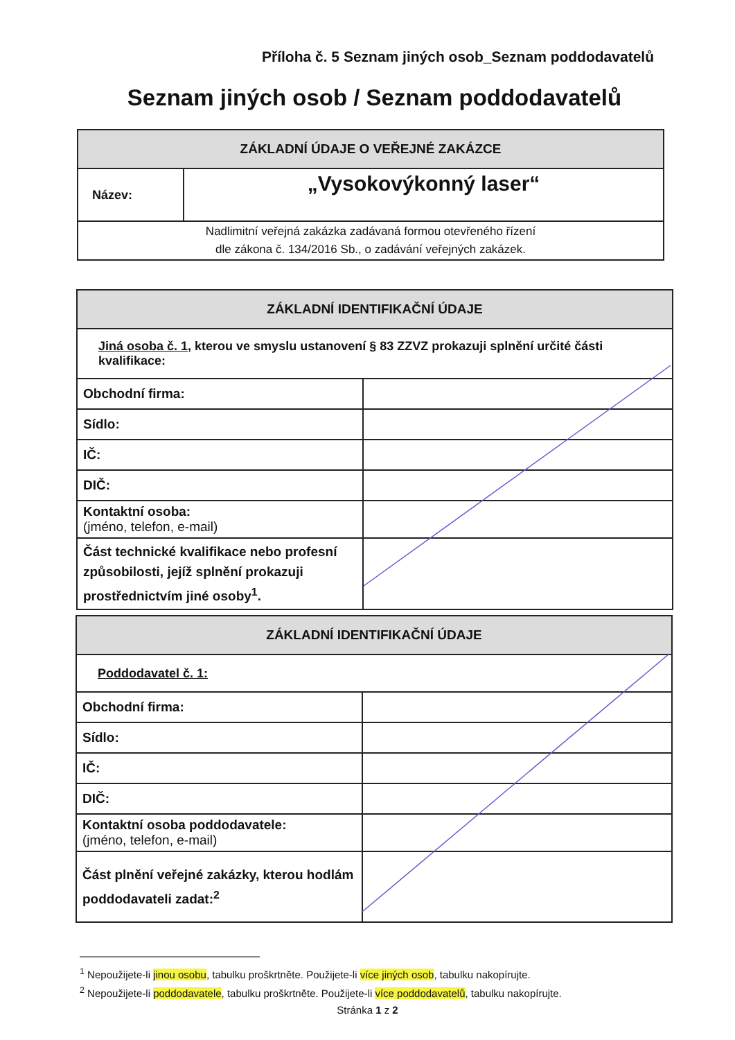Příloha č. 5 Seznam jiných osob_Seznam poddodavatelů
Seznam jiných osob / Seznam poddodavatelů
| ZÁKLADNÍ ÚDAJE O VEŘEJNÉ ZAKÁZCE | |
| --- | --- |
| Název: | „Vysokovýkonný laser“ |
| Nadlimitní veřejná zakázka zadávaná formou otevřeného řízení dle zákona č. 134/2016 Sb., o zadávání veřejných zakázek. | |
| ZÁKLADNÍ IDENTIFIKAČNÍ ÚDAJE | |
| --- | --- |
| Jiná osoba č. 1 , kterou ve smyslu ustanovení § 83 ZZVZ prokazuji splnění určité části kvalifikace: | |
| Obchodní firma: | |
| Sídlo: | |
| IČ: | |
| DIČ: | |
| Kontaktní osoba: (jméno, telefon, e-mail) | |
| Část technické kvalifikace nebo profesní způsobilosti, jejíž splnění prokazuji prostřednictvím jiné osoby<sup>1</sup>. | |
| ZÁKLADNÍ IDENTIFIKAČNÍ ÚDAJE | |
| --- | --- |
| Poddodavatel č. 1: | |
| Obchodní firma: | |
| Sídlo: | |
| IČ: | |
| DIČ: | |
| Kontaktní osoba poddodavatele: (jméno, telefon, e-mail) | |
| Část plnění veřejné zakázky, kterou hodlám poddodavateli zadat:<sup>2</sup> | |
<sup>1</sup> Nepoužijete-li jinou osobu, tabulku proškrtněte. Použijete-li více jiných osob, tabulku nakopírujte.
<sup>2</sup> Nepoužijete-li poddodavatele, tabulku proškrtněte. Použijete-li více poddodavatelů, tabulku nakopírujte.
Stránka 1 z 2